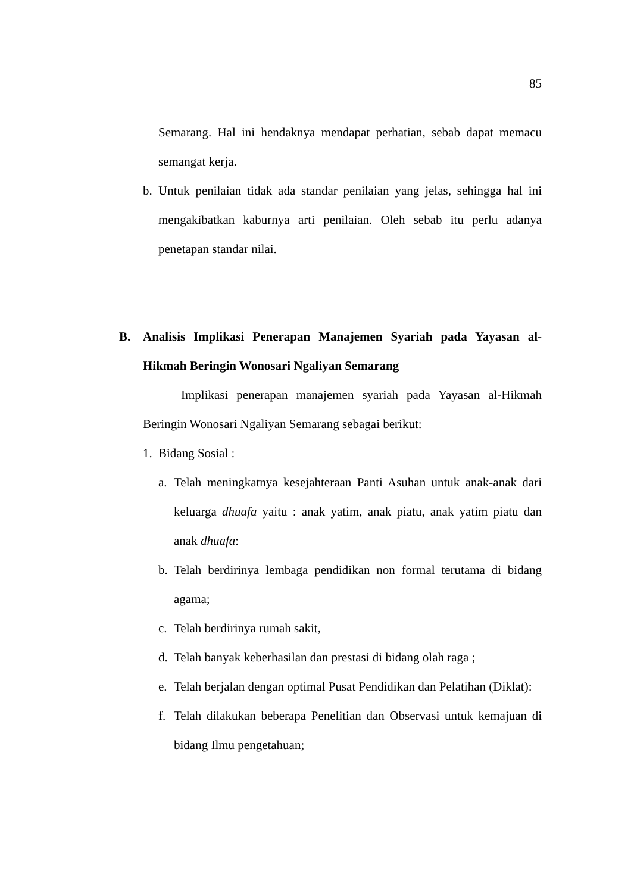85
Semarang. Hal ini hendaknya mendapat perhatian, sebab dapat memacu semangat kerja.
b. Untuk penilaian tidak ada standar penilaian yang jelas, sehingga hal ini mengakibatkan kaburnya arti penilaian. Oleh sebab itu perlu adanya penetapan standar nilai.
B. Analisis Implikasi Penerapan Manajemen Syariah pada Yayasan al-Hikmah Beringin Wonosari Ngaliyan Semarang
Implikasi penerapan manajemen syariah pada Yayasan al-Hikmah Beringin Wonosari Ngaliyan Semarang sebagai berikut:
1. Bidang Sosial :
a. Telah meningkatnya kesejahteraan Panti Asuhan untuk anak-anak dari keluarga dhuafa yaitu : anak yatim, anak piatu, anak yatim piatu dan anak dhuafa:
b. Telah berdirinya lembaga pendidikan non formal terutama di bidang agama;
c. Telah berdirinya rumah sakit,
d. Telah banyak keberhasilan dan prestasi di bidang olah raga ;
e. Telah berjalan dengan optimal Pusat Pendidikan dan Pelatihan (Diklat):
f. Telah dilakukan beberapa Penelitian dan Observasi untuk kemajuan di bidang Ilmu pengetahuan;